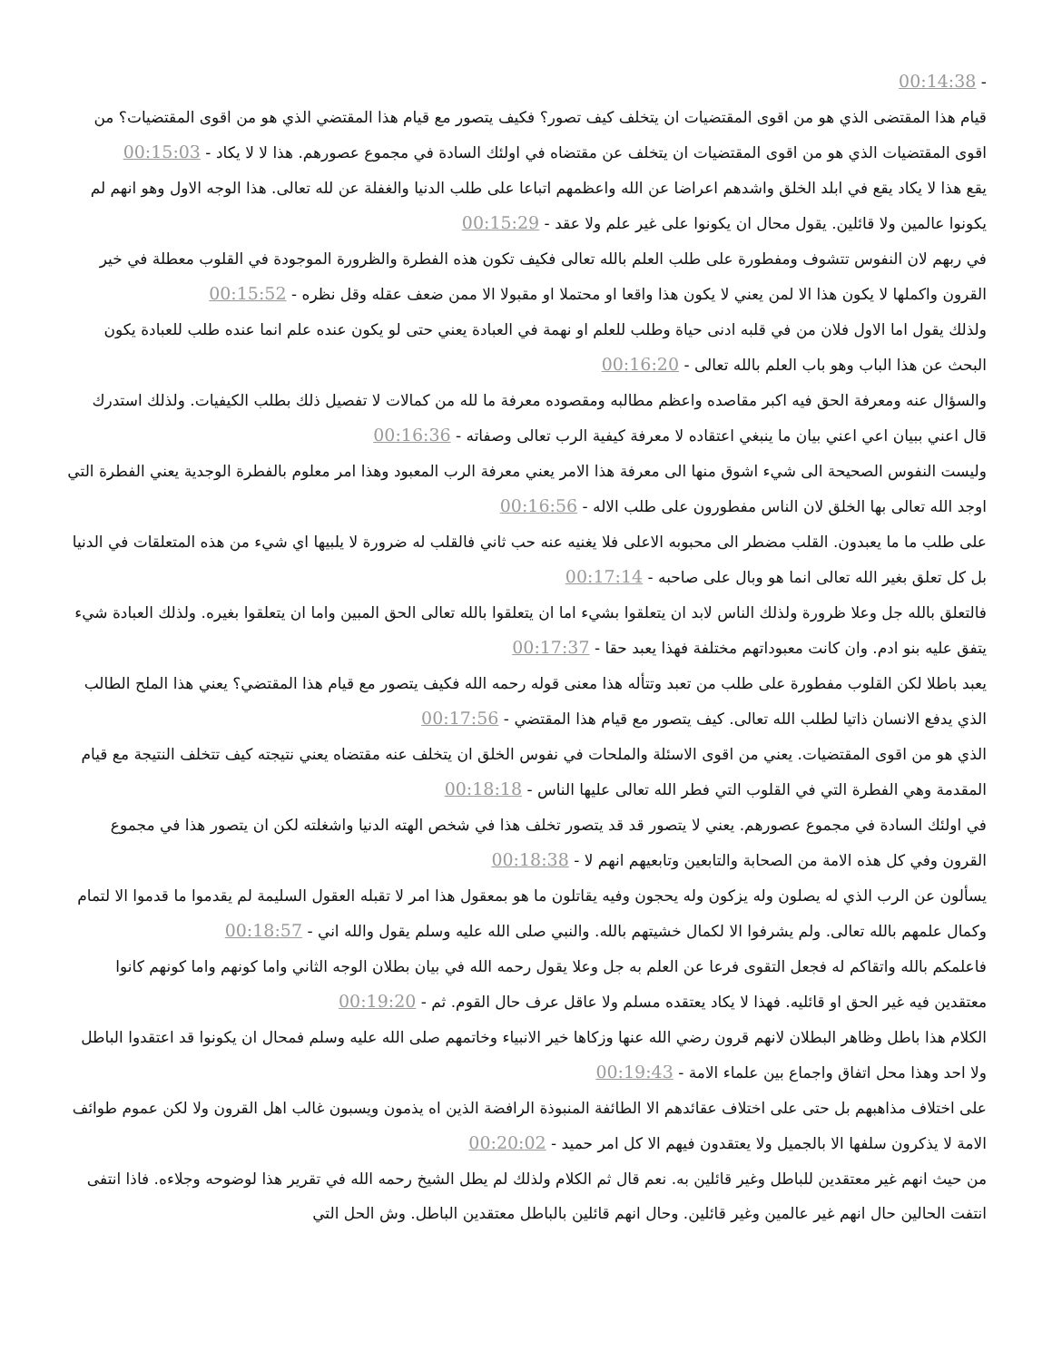- 00:14:38
قيام هذا المقتضى الذي هو من اقوى المقتضيات ان يتخلف كيف تصور؟ فكيف يتصور مع قيام هذا المقتضي الذي هو من اقوى المقتضيات؟ من اقوى المقتضيات الذي هو من اقوى المقتضيات ان يتخلف عن مقتضاه في اولئك السادة في مجموع عصورهم. هذا لا لا يكاد - 00:15:03
يقع هذا لا يكاد يقع في ابلد الخلق واشدهم اعراضا عن الله واعظمهم اتباعا على طلب الدنيا والغفلة عن لله تعالى. هذا الوجه الاول وهو انهم لم يكونوا عالمين ولا قائلين. يقول محال ان يكونوا على غير علم ولا عقد - 00:15:29
في ربهم لان النفوس تتشوف ومفطورة على طلب العلم بالله تعالى فكيف تكون هذه الفطرة والظرورة الموجودة في القلوب معطلة في خير القرون واكملها لا يكون هذا الا لمن يعني لا يكون هذا واقعا او محتملا او مقبولا الا ممن ضعف عقله وقل نظره - 00:15:52
ولذلك يقول اما الاول فلان من في قلبه ادنى حياة وطلب للعلم او نهمة في العبادة يعني حتى لو يكون عنده علم انما عنده طلب للعبادة يكون البحث عن هذا الباب وهو باب العلم بالله تعالى - 00:16:20
والسؤال عنه ومعرفة الحق فيه اكبر مقاصده واعظم مطالبه ومقصوده معرفة ما لله من كمالات لا تفصيل ذلك بطلب الكيفيات. ولذلك استدرك قال اعني ببيان اعي اعني بيان ما ينبغي اعتقاده لا معرفة كيفية الرب تعالى وصفاته - 00:16:36
وليست النفوس الصحيحة الى شيء اشوق منها الى معرفة هذا الامر يعني معرفة الرب المعبود وهذا امر معلوم بالفطرة الوجدية يعني الفطرة التي اوجد الله تعالى بها الخلق لان الناس مفطورون على طلب الاله - 00:16:56
على طلب ما ما يعبدون. القلب مضطر الى محبوبه الاعلى فلا يغنيه عنه حب ثاني فالقلب له ضرورة لا يلبيها اي شيء من هذه المتعلقات في الدنيا بل كل تعلق بغير الله تعالى انما هو وبال على صاحبه - 00:17:14
فالتعلق بالله جل وعلا ظرورة ولذلك الناس لابد ان يتعلقوا بشيء اما ان يتعلقوا بالله تعالى الحق المبين واما ان يتعلقوا بغيره. ولذلك العبادة شيء يتفق عليه بنو ادم. وان كانت معبوداتهم مختلفة فهذا يعبد حقا - 00:17:37
يعبد باطلا لكن القلوب مفطورة على طلب من تعبد وتتأله هذا معنى قوله رحمه الله فكيف يتصور مع قيام هذا المقتضي؟ يعني هذا الملح الطالب الذي يدفع الانسان ذاتيا لطلب الله تعالى. كيف يتصور مع قيام هذا المقتضي - 00:17:56
الذي هو من اقوى المقتضيات. يعني من اقوى الاسئلة والملحات في نفوس الخلق ان يتخلف عنه مقتضاه يعني نتيجته كيف تتخلف النتيجة مع قيام المقدمة وهي الفطرة التي في القلوب التي فطر الله تعالى عليها الناس - 00:18:18
في اولئك السادة في مجموع عصورهم. يعني لا يتصور قد قد يتصور تخلف هذا في شخص الهته الدنيا واشغلته لكن ان يتصور هذا في مجموع القرون وفي كل هذه الامة من الصحابة والتابعين وتابعيهم انهم لا - 00:18:38
يسألون عن الرب الذي له يصلون وله يزكون وله يحجون وفيه يقاتلون ما هو بمعقول هذا امر لا تقبله العقول السليمة لم يقدموا ما قدموا الا لتمام وكمال علمهم بالله تعالى. ولم يشرفوا الا لكمال خشيتهم بالله. والنبي صلى الله عليه وسلم يقول والله اني - 00:18:57
فاعلمكم بالله واتقاكم له فجعل التقوى فرعا عن العلم به جل وعلا يقول رحمه الله في بيان بطلان الوجه الثاني واما كونهم واما كونهم كانوا معتقدين فيه غير الحق او قائليه. فهذا لا يكاد يعتقده مسلم ولا عاقل عرف حال القوم. ثم - 00:19:20
الكلام هذا باطل وظاهر البطلان لانهم قرون رضي الله عنها وزكاها خير الانبياء وخاتمهم صلى الله عليه وسلم فمحال ان يكونوا قد اعتقدوا الباطل ولا احد وهذا محل اتفاق واجماع بين علماء الامة - 00:19:43
على اختلاف مذاهبهم بل حتى على اختلاف عقائدهم الا الطائفة المنبوذة الرافضة الذين اه يذمون ويسبون غالب اهل القرون ولا لكن عموم طوائف الامة لا يذكرون سلفها الا بالجميل ولا يعتقدون فيهم الا كل امر حميد - 00:20:02
من حيث انهم غير معتقدين للباطل وغير قائلين به. نعم قال ثم الكلام ولذلك لم يطل الشيخ رحمه الله في تقرير هذا لوضوحه وجلاءه. فاذا انتفى انتفت الحالين حال انهم غير عالمين وغير قائلين. وحال انهم قائلين بالباطل معتقدين الباطل. وش الحل التي